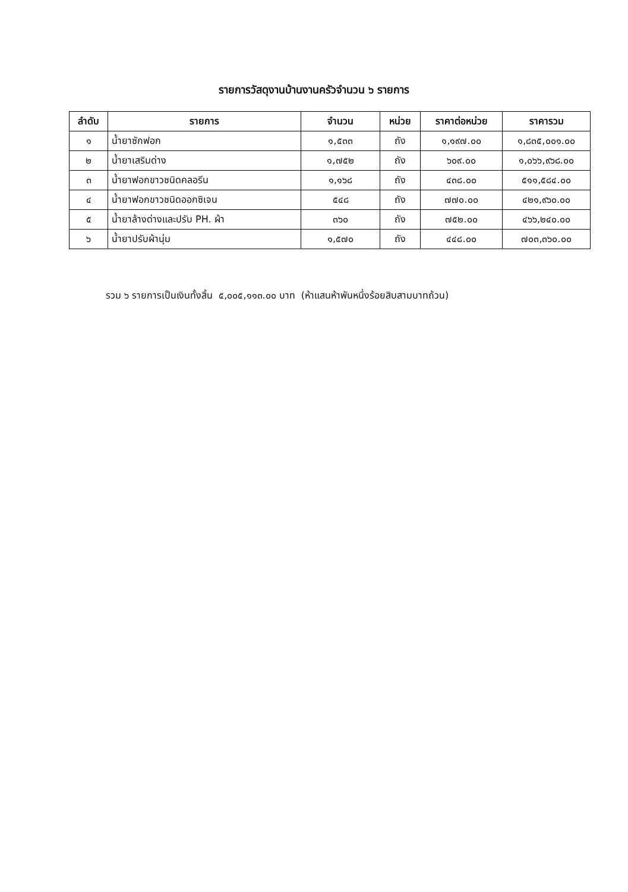รายการวัสดุงานบ้านงานครัวจำนวน ๖ รายการ
| ลำดับ | รายการ | จำนวน | หน่วย | ราคาต่อหน่วย | ราคารวม |
| --- | --- | --- | --- | --- | --- |
| ๑ | น้ำยาซักฟอก | ๑,๕๓๓ | ถัง | ๑,๑๙๗.๐๐ | ๑,๘๓๕,๐๐๑.๐๐ |
| ๒ | น้ำยาเสริมด่าง | ๑,๗๕๒ | ถัง | ๖๐๙.๐๐ | ๑,๐๖๖,๙๖๘.๐๐ |
| ๓ | น้ำยาฟอกขาวชนิดคลอรีน | ๑,๑๖๘ | ถัง | ๔๓๘.๐๐ | ๕๑๑,๕๘๔.๐๐ |
| ๔ | น้ำยาฟอกขาวชนิดออกซิเจน | ๕๔๘ | ถัง | ๗๗๐.๐๐ | ๔๒๑,๙๖๐.๐๐ |
| ๕ | น้ำยาล้างด่างและปรับ PH. ผ้า | ๓๖๐ | ถัง | ๗๕๒.๐๐ | ๔๖๖,๒๔๐.๐๐ |
| ๖ | น้ำยาปรับผ้านุ่ม | ๑,๕๗๐ | ถัง | ๔๔๘.๐๐ | ๗๐๓,๓๖๐.๐๐ |
รวม ๖ รายการเป็นเงินทั้งสิ้น ๕,๐๐๕,๑๑๓.๐๐ บาท (ห้าแสนห้าพันหนึ่งร้อยสิบสามบาทถ้วน)